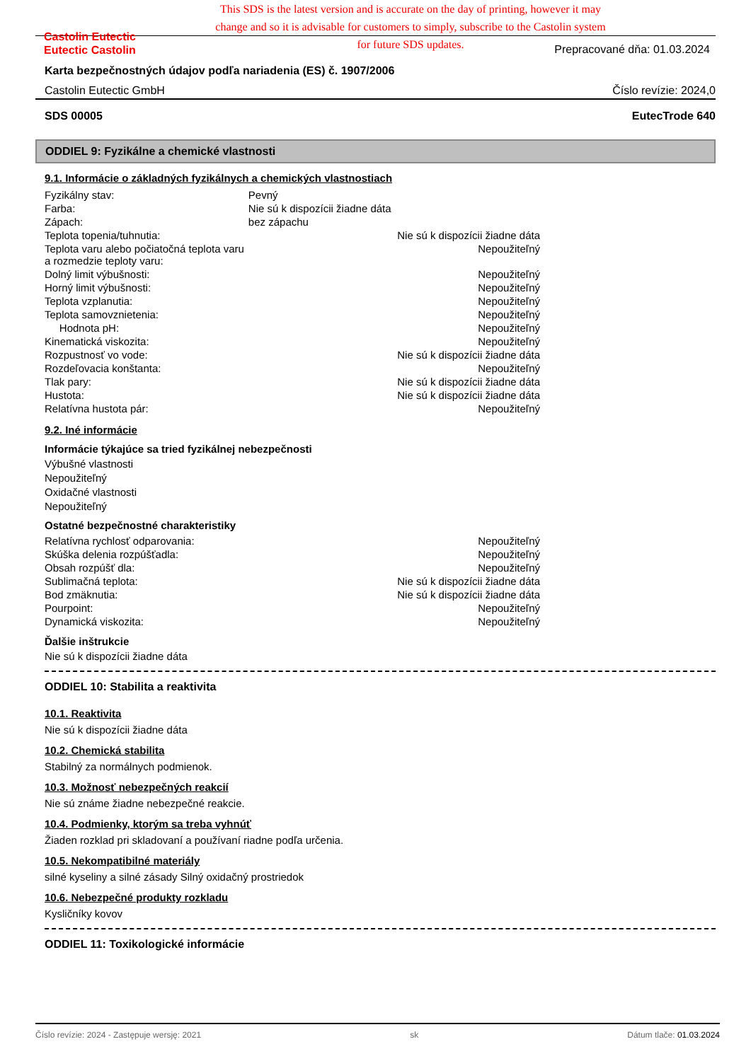Castolin Eutectic
Eutectic Castolin
This SDS is the latest version and is accurate on the day of printing, however it may change and so it is advisable for customers to simply, subscribe to the Castolin system for future SDS updates.
Prepracované dňa: 01.03.2024
Karta bezpečnostných údajov podľa nariadenia (ES) č. 1907/2006
Castolin Eutectic GmbH Číslo revízie: 2024,0
SDS 00005 EutecTrode 640
ODDIEL 9: Fyzikálne a chemické vlastnosti
9.1. Informácie o základných fyzikálnych a chemických vlastnostiach
| Fyzikálny stav: | Pevný | |
| Farba: | Nie sú k dispozícii žiadne dáta | |
| Zápach: | bez zápachu | |
| Teplota topenia/tuhnutia: | | Nie sú k dispozícii žiadne dáta |
| Teplota varu alebo počiatočná teplota varu a rozmedzie teploty varu: | | Nepoužiteľný |
| Dolný limit výbušnosti: | | Nepoužiteľný |
| Horný limit výbušnosti: | | Nepoužiteľný |
| Teplota vzplanutia: | | Nepoužiteľný |
| Teplota samovznietenia: | | Nepoužiteľný |
| Hodnota pH: | | Nepoužiteľný |
| Kinematická viskozita: | | Nepoužiteľný |
| Rozpustnosť vo vode: | | Nie sú k dispozícii žiadne dáta |
| Rozdeľovacia konštanta: | | Nepoužiteľný |
| Tlak pary: | | Nie sú k dispozícii žiadne dáta |
| Hustota: | | Nie sú k dispozícii žiadne dáta |
| Relatívna hustota pár: | | Nepoužiteľný |
9.2. Iné informácie
Informácie týkajúce sa tried fyzikálnej nebezpečnosti
Výbušné vlastnosti
Nepoužiteľný
Oxidačné vlastnosti
Nepoužiteľný
Ostatné bezpečnostné charakteristiky
| Relatívna rychlosť odparovania: | Nepoužiteľný |
| Skúška delenia rozpúšťadla: | Nepoužiteľný |
| Obsah rozpúšť dla: | Nepoužiteľný |
| Sublimačná teplota: | Nie sú k dispozícii žiadne dáta |
| Bod zmäknutia: | Nie sú k dispozícii žiadne dáta |
| Pourpoint: | Nepoužiteľný |
| Dynamická viskozita: | Nepoužiteľný |
Ďalšie inštrukcie
Nie sú k dispozícii žiadne dáta
ODDIEL 10: Stabilita a reaktivita
10.1. Reaktivita
Nie sú k dispozícii žiadne dáta
10.2. Chemická stabilita
Stabilný za normálnych podmienok.
10.3. Možnosť nebezpečných reakcií
Nie sú známe žiadne nebezpečné reakcie.
10.4. Podmienky, ktorým sa treba vyhnúť
Žiaden rozklad pri skladovaní a používaní riadne podľa určenia.
10.5. Nekompatibilné materiály
silné kyseliny a silné zásady Silný oxidačný prostriedok
10.6. Nebezpečné produkty rozkladu
Kysličníky kovov
ODDIEL 11: Toxikologické informácie
Číslo revízie: 2024 - Zastępuje wersję: 2021 sk Dátum tlače: 01.03.2024